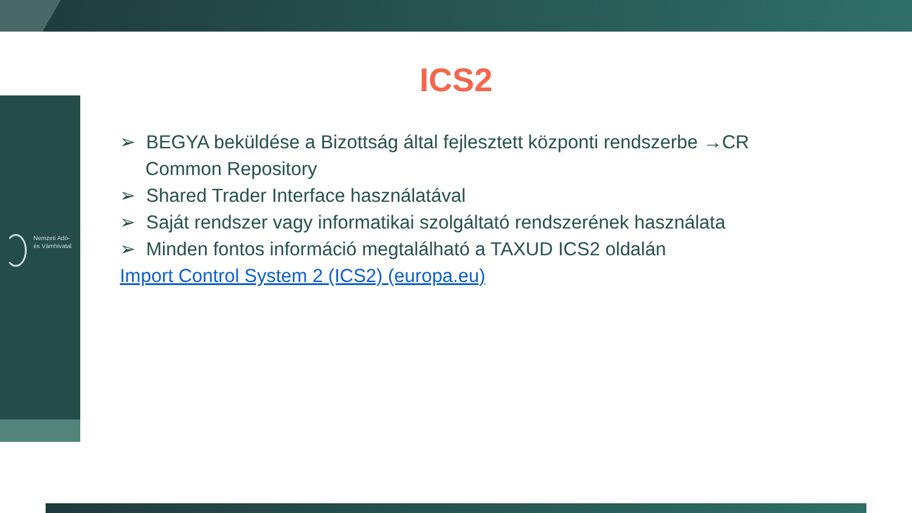Nemzeti Adó-
és Vámhivatal
ICS2
➢ BEGYA beküldése a Bizottság által fejlesztett központi rendszerbe →CR Common Repository
➢ Shared Trader Interface használatával
➢ Saját rendszer vagy informatikai szolgáltató rendszerének használata
➢ Minden fontos információ megtalálható a TAXUD ICS2 oldalán
Import Control System 2 (ICS2) (europa.eu)